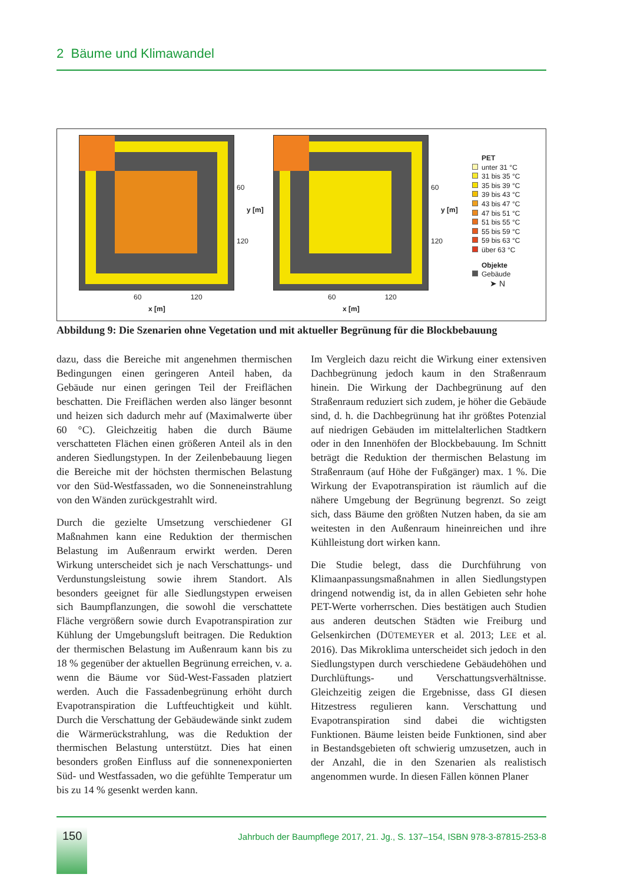2 Bäume und Klimawandel
60
120
y [m]
60
120
y [m]
60 120
x [m]
60 120
x [m]
PET
unter 31 °C
31 bis 35 °C
35 bis 39 °C
39 bis 43 °C
43 bis 47 °C
47 bis 51 °C
51 bis 55 °C
55 bis 59 °C
59 bis 63 °C
über 63 °C
Objekte
Gebäude
➤ N
Abbildung 9: Die Szenarien ohne Vegetation und mit aktueller Begrünung für die Blockbebauung
dazu, dass die Bereiche mit angenehmen thermischen Bedingungen einen geringeren Anteil haben, da Gebäude nur einen geringen Teil der Freiflächen beschatten. Die Freiflächen werden also länger besonnt und heizen sich dadurch mehr auf (Maximalwerte über 60 °C). Gleichzeitig haben die durch Bäume verschatteten Flächen einen größeren Anteil als in den anderen Siedlungstypen. In der Zeilenbebauung liegen die Bereiche mit der höchsten thermischen Belastung vor den Süd-Westfassaden, wo die Sonneneinstrahlung von den Wänden zurückgestrahlt wird.
Durch die gezielte Umsetzung verschiedener GI Maßnahmen kann eine Reduktion der thermischen Belastung im Außenraum erwirkt werden. Deren Wirkung unterscheidet sich je nach Verschattungs- und Verdunstungsleistung sowie ihrem Standort. Als besonders geeignet für alle Siedlungstypen erweisen sich Baumpflanzungen, die sowohl die verschattete Fläche vergrößern sowie durch Evapotranspiration zur Kühlung der Umgebungsluft beitragen. Die Reduktion der thermischen Belastung im Außenraum kann bis zu 18 % gegenüber der aktuellen Begrünung erreichen, v. a. wenn die Bäume vor Süd-West-Fassaden platziert werden. Auch die Fassadenbegrünung erhöht durch Evapotranspiration die Luftfeuchtigkeit und kühlt. Durch die Verschattung der Gebäudewände sinkt zudem die Wärmerückstrahlung, was die Reduktion der thermischen Belastung unterstützt. Dies hat einen besonders großen Einfluss auf die sonnenexponierten Süd- und Westfassaden, wo die gefühlte Temperatur um bis zu 14 % gesenkt werden kann.
Im Vergleich dazu reicht die Wirkung einer extensiven Dachbegrünung jedoch kaum in den Straßenraum hinein. Die Wirkung der Dachbegrünung auf den Straßenraum reduziert sich zudem, je höher die Gebäude sind, d. h. die Dachbegrünung hat ihr größtes Potenzial auf niedrigen Gebäuden im mittelalterlichen Stadtkern oder in den Innenhöfen der Blockbebauung. Im Schnitt beträgt die Reduktion der thermischen Belastung im Straßenraum (auf Höhe der Fußgänger) max. 1 %. Die Wirkung der Evapotranspiration ist räumlich auf die nähere Umgebung der Begrünung begrenzt. So zeigt sich, dass Bäume den größten Nutzen haben, da sie am weitesten in den Außenraum hineinreichen und ihre Kühlleistung dort wirken kann.
Die Studie belegt, dass die Durchführung von Klimaanpassungsmaßnahmen in allen Siedlungstypen dringend notwendig ist, da in allen Gebieten sehr hohe PET-Werte vorherrschen. Dies bestätigen auch Studien aus anderen deutschen Städten wie Freiburg und Gelsenkirchen (DÜTEMEYER et al. 2013; LEE et al. 2016). Das Mikroklima unterscheidet sich jedoch in den Siedlungstypen durch verschiedene Gebäudehöhen und Durchlüftungs- und Verschattungsverhältnisse. Gleichzeitig zeigen die Ergebnisse, dass GI diesen Hitzestress regulieren kann. Verschattung und Evapotranspiration sind dabei die wichtigsten Funktionen. Bäume leisten beide Funktionen, sind aber in Bestandsgebieten oft schwierig umzusetzen, auch in der Anzahl, die in den Szenarien als realistisch angenommen wurde. In diesen Fällen können Planer
150
Jahrbuch der Baumpflege 2017, 21. Jg., S. 137–154, ISBN 978-3-87815-253-8